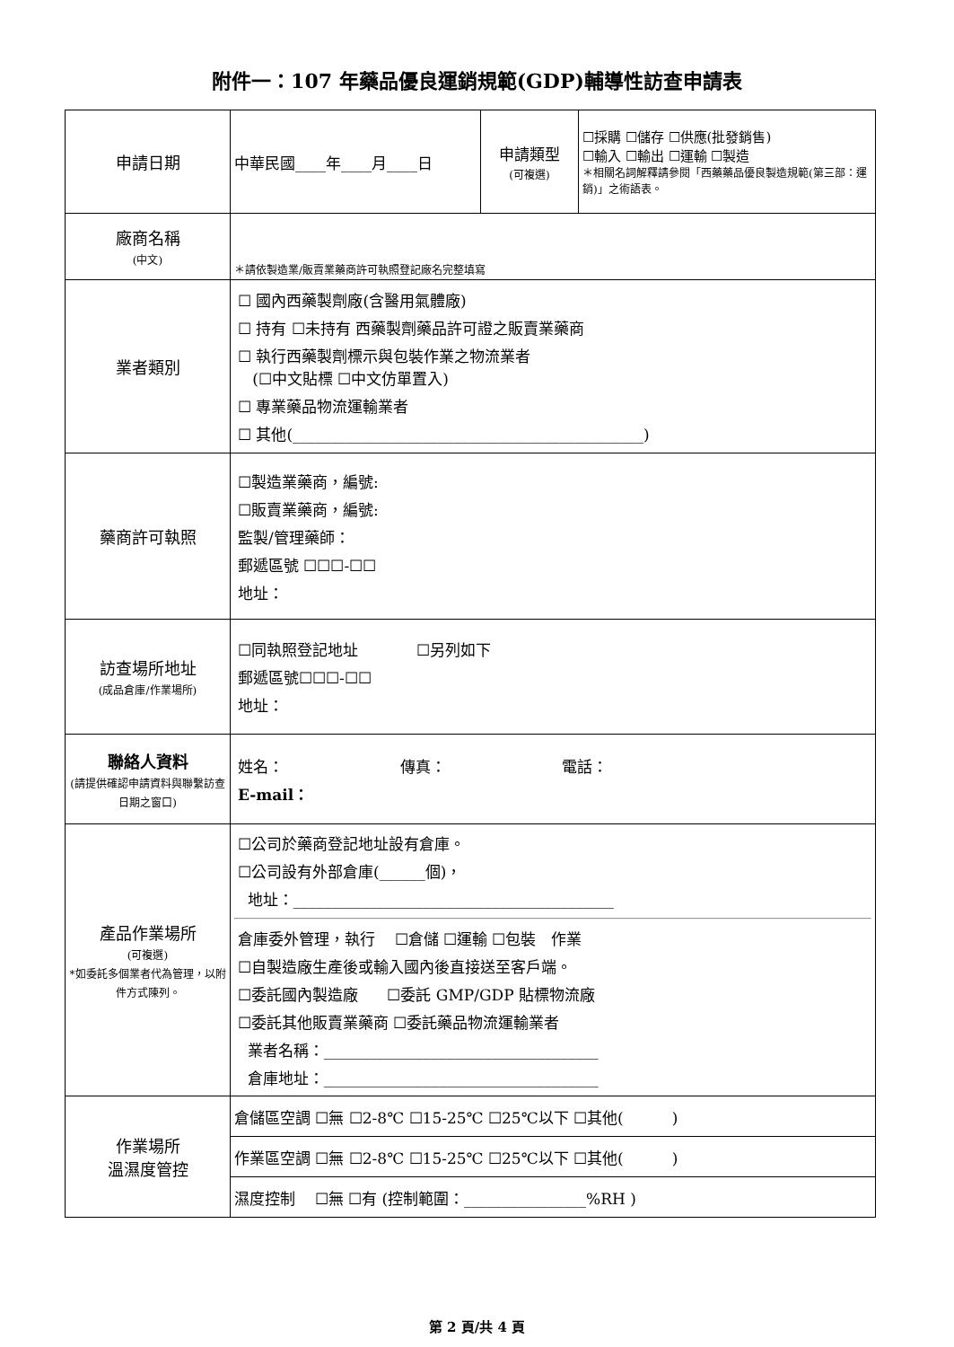附件一：107 年藥品優良運銷規範(GDP)輔導性訪查申請表
| 申請日期 | 中華民國____年____月____日 | 申請類型 (可複選) | ☐採購 ☐儲存 ☐供應(批發銷售) ☐輸入 ☐輸出 ☐運輸 ☐製造 ＊相關名詞解釋請參閱「西藥藥品優良製造規範(第三部：運銷)」之術語表。 |
| 廠商名稱 (中文) | ＊請依製造業/販賣業藥商許可執照登記廠名完整填寫 | | |
| 業者類別 | ☐ 國內西藥製劑廠(含醫用氣體廠) ☐ 持有 ☐未持有 西藥製劑藥品許可證之販賣業藥商 ☐ 執行西藥製劑標示與包裝作業之物流業者 (☐中文貼標 ☐中文仿單置入) ☐ 專業藥品物流運輸業者 ☐ 其他(______________________________________________) | | |
| 藥商許可執照 | ☐製造業藥商，編號: ☐販賣業藥商，編號: 監製/管理藥師： 郵遞區號 ☐☐☐-☐☐ 地址： | | |
| 訪查場所地址 (成品倉庫/作業場所) | ☐同執照登記地址 ☐另列如下 郵遞區號☐☐☐-☐☐ 地址： | | |
| 聯絡人資料 (請提供確認申請資料與聯繫訪查日期之窗口) | 姓名： 傳真： 電話： E-mail： | | |
| 產品作業場所 (可複選) *如委託多個業者代為管理，以附件方式陳列。 | ☐公司於藥商登記地址設有倉庫。 ☐公司設有外部倉庫(______個)， 地址：__________________________________________ 倉庫委外管理，執行 ☐倉儲 ☐運輸 ☐包裝 作業 ☐自製造廠生產後或輸入國內後直接送至客戶端。 ☐委託國內製造廠 ☐委託 GMP/GDP 貼標物流廠 ☐委託其他販賣業藥商 ☐委託藥品物流運輸業者 業者名稱：____________________________________ 倉庫地址：____________________________________ | | |
| 作業場所 溫濕度管控 | 倉儲區空調 ☐無 ☐2-8℃ ☐15-25℃ ☐25℃以下 ☐其他( ) | | |
| | 作業區空調 ☐無 ☐2-8℃ ☐15-25℃ ☐25℃以下 ☐其他( ) | | |
| | 濕度控制 ☐無 ☐有 (控制範圍：________________%RH ) | | |
第 2 頁/共 4 頁